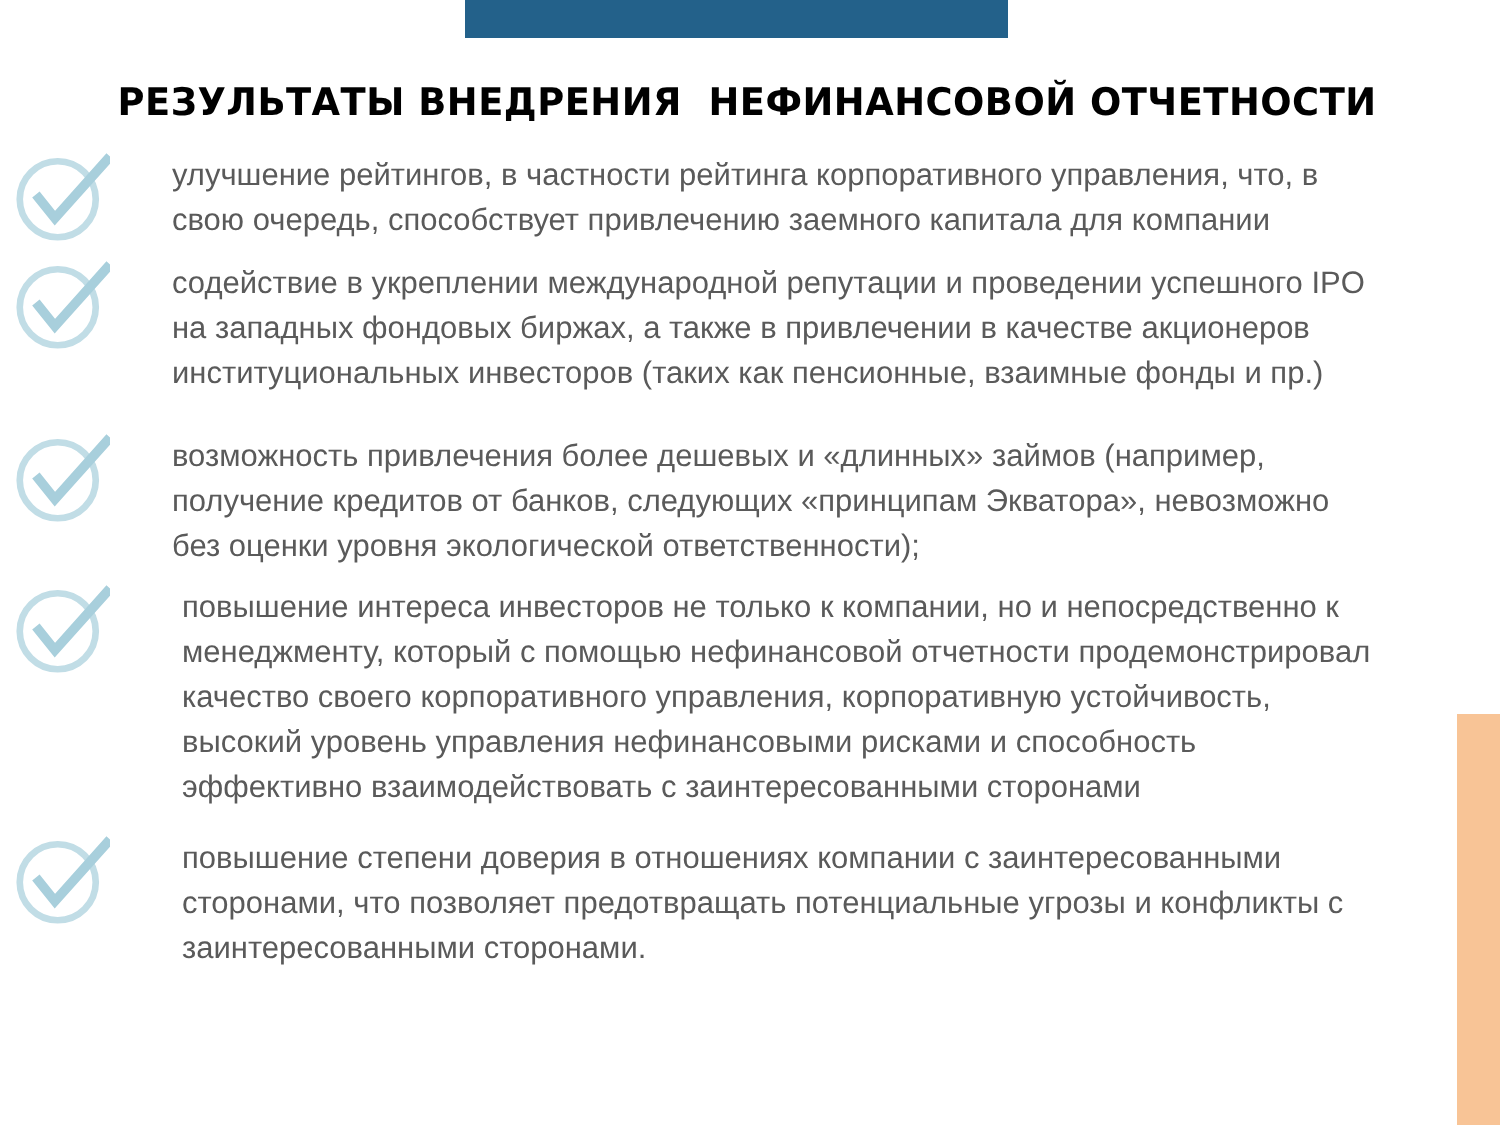РЕЗУЛЬТАТЫ ВНЕДРЕНИЯ НЕФИНАНСОВОЙ ОТЧЕТНОСТИ
улучшение рейтингов, в частности рейтинга корпоративного управления, что, в свою очередь, способствует привлечению заемного капитала для компании
содействие в укреплении международной репутации и проведении успешного IPO на западных фондовых биржах, а также в привлечении в качестве акционеров институциональных инвесторов (таких как пенсионные, взаимные фонды и пр.)
возможность привлечения более дешевых и «длинных» займов (например, получение кредитов от банков, следующих «принципам Экватора», невозможно без оценки уровня экологической ответственности);
повышение интереса инвесторов не только к компании, но и непосредственно к менеджменту, который с помощью нефинансовой отчетности продемонстрировал качество своего корпоративного управления, корпоративную устойчивость, высокий уровень управления нефинансовыми рисками и способность эффективно взаимодействовать с заинтересованными сторонами
повышение степени доверия в отношениях компании с заинтересованными сторонами, что позволяет предотвращать потенциальные угрозы и конфликты с заинтересованными сторонами.